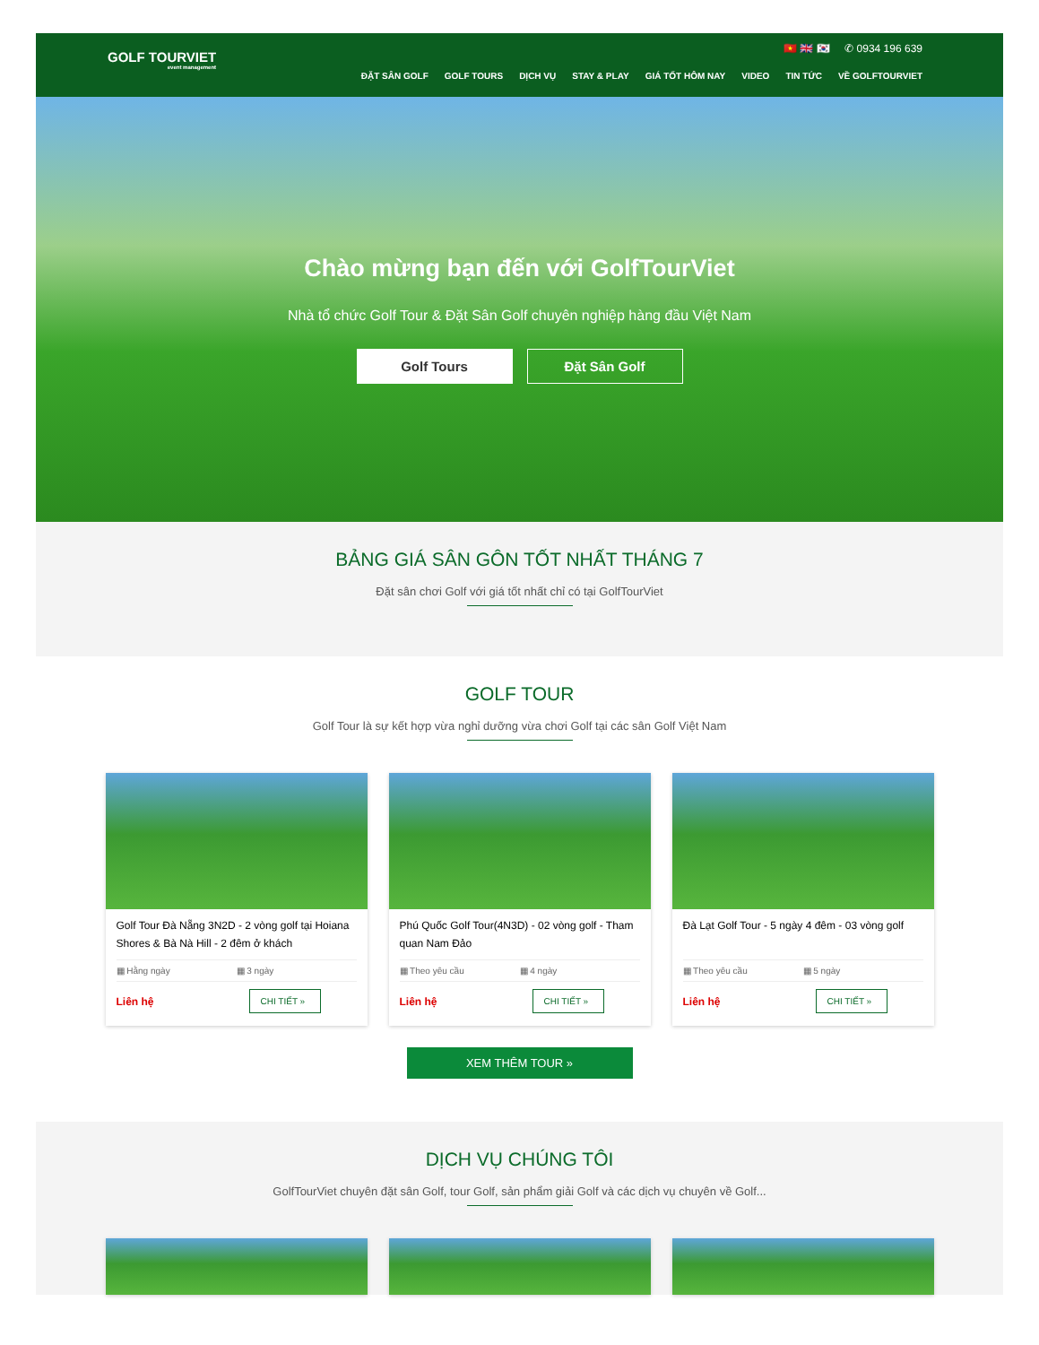GOLF TOURVIET
event management
🇻🇳 🇬🇧 🇰🇷 ✆ 0934 196 639
ĐẶT SÂN GOLF GOLF TOURS DỊCH VỤ STAY & PLAY GIÁ TỐT HÔM NAY VIDEO TIN TỨC VỀ GOLFTOURVIET
Chào mừng bạn đến với GolfTourViet
Nhà tổ chức Golf Tour & Đặt Sân Golf chuyên nghiệp hàng đầu Việt Nam
Golf Tours Đặt Sân Golf
BẢNG GIÁ SÂN GÔN TỐT NHẤT THÁNG 7
Đặt sân chơi Golf với giá tốt nhất chỉ có tại GolfTourViet
GOLF TOUR
Golf Tour là sự kết hợp vừa nghỉ dưỡng vừa chơi Golf tại các sân Golf Việt Nam
Golf Tour Đà Nẵng 3N2D - 2 vòng golf tại Hoiana Shores & Bà Nà Hill - 2 đêm ở khách
▦ Hằng ngày ▦ 3 ngày
Liên hệ CHI TIẾT »
Phú Quốc Golf Tour(4N3D) - 02 vòng golf - Tham quan Nam Đảo
▦ Theo yêu cầu ▦ 4 ngày
Liên hệ CHI TIẾT »
Đà Lạt Golf Tour - 5 ngày 4 đêm - 03 vòng golf
▦ Theo yêu cầu ▦ 5 ngày
Liên hệ CHI TIẾT »
XEM THÊM TOUR »
DỊCH VỤ CHÚNG TÔI
GolfTourViet chuyên đặt sân Golf, tour Golf, sản phẩm giải Golf và các dịch vụ chuyên về Golf...